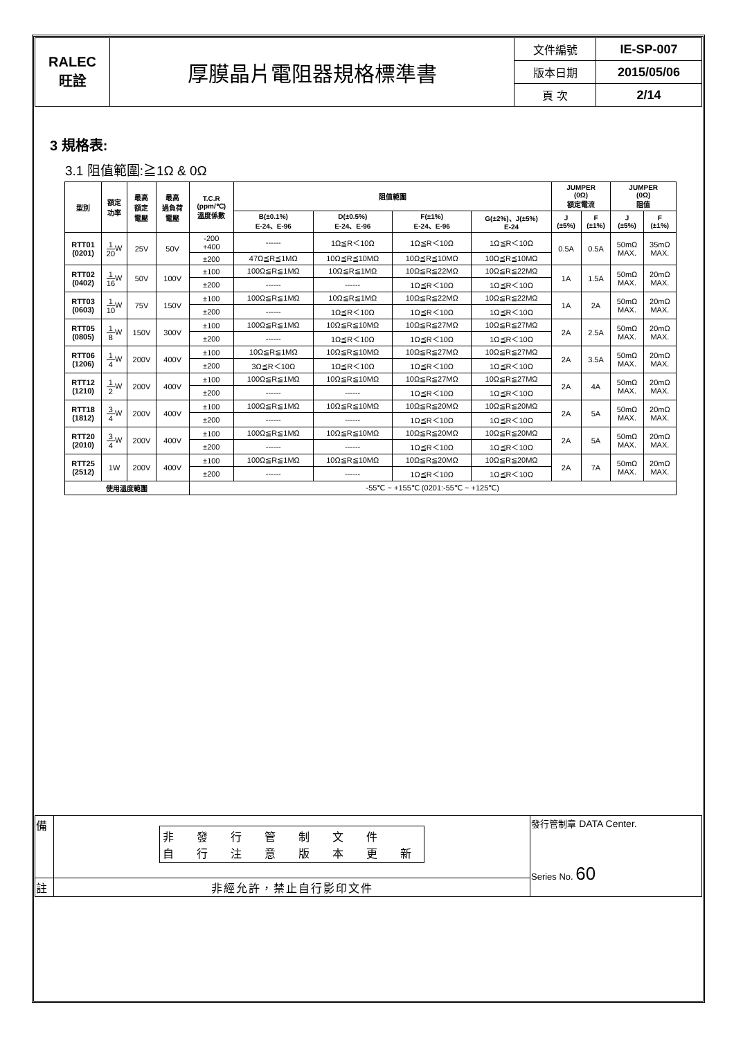| RALEC 旺詮 | 厚膜晶片電阻器規格標準書 | 文件編號 | IE-SP-007 |
| | | 版本日期 | 2015/05/06 |
| | | 頁 次 | 2/14 |
3 規格表:
3.1 阻值範圍:≧1Ω & 0Ω
| 型別 | 額定 功率 | 最高 額定 電壓 | 最高 過負荷 電壓 | T.C.R (ppm/℃) 溫度係數 | 阻值範圍 | | | | JUMPER (0Ω) 額定電流 | | JUMPER (0Ω) 阻值 | |
| --- | --- | --- | --- | --- | --- | --- | --- | --- | --- | --- | --- | --- |
| | | | | | B(±0.1%) E-24、E-96 | D(±0.5%) E-24、E-96 | F(±1%) E-24、E-96 | G(±2%)、J(±5%) E-24 | J (±5%) | F (±1%) | J (±5%) | F (±1%) |
| RTT01 (0201) | 1 20 W | 25V | 50V | -200 +400 | ------ | 1Ω≦R＜10Ω | 1Ω≦R＜10Ω | 1Ω≦R＜10Ω | 0.5A | 0.5A | 50mΩ MAX. | 35mΩ MAX. |
| | | | | ±200 | 47Ω≦R≦1MΩ | 10Ω≦R≦10MΩ | 10Ω≦R≦10MΩ | 10Ω≦R≦10MΩ | | | | |
| RTT02 (0402) | 1 16 W | 50V | 100V | ±100 | 100Ω≦R≦1MΩ | 10Ω≦R≦1MΩ | 10Ω≦R≦22MΩ | 10Ω≦R≦22MΩ | 1A | 1.5A | 50mΩ MAX. | 20mΩ MAX. |
| | | | | ±200 | ------ | ------ | 1Ω≦R＜10Ω | 1Ω≦R＜10Ω | | | | |
| RTT03 (0603) | 1 10 W | 75V | 150V | ±100 | 100Ω≦R≦1MΩ | 10Ω≦R≦1MΩ | 10Ω≦R≦22MΩ | 10Ω≦R≦22MΩ | 1A | 2A | 50mΩ MAX. | 20mΩ MAX. |
| | | | | ±200 | ------ | 1Ω≦R＜10Ω | 1Ω≦R＜10Ω | 1Ω≦R＜10Ω | | | | |
| RTT05 (0805) | 1 8 W | 150V | 300V | ±100 | 100Ω≦R≦1MΩ | 10Ω≦R≦10MΩ | 10Ω≦R≦27MΩ | 10Ω≦R≦27MΩ | 2A | 2.5A | 50mΩ MAX. | 20mΩ MAX. |
| | | | | ±200 | ------ | 1Ω≦R＜10Ω | 1Ω≦R＜10Ω | 1Ω≦R＜10Ω | | | | |
| RTT06 (1206) | 1 4 W | 200V | 400V | ±100 | 10Ω≦R≦1MΩ | 10Ω≦R≦10MΩ | 10Ω≦R≦27MΩ | 10Ω≦R≦27MΩ | 2A | 3.5A | 50mΩ MAX. | 20mΩ MAX. |
| | | | | ±200 | 3Ω≦R＜10Ω | 1Ω≦R＜10Ω | 1Ω≦R＜10Ω | 1Ω≦R＜10Ω | | | | |
| RTT12 (1210) | 1 2 W | 200V | 400V | ±100 | 100Ω≦R≦1MΩ | 10Ω≦R≦10MΩ | 10Ω≦R≦27MΩ | 10Ω≦R≦27MΩ | 2A | 4A | 50mΩ MAX. | 20mΩ MAX. |
| | | | | ±200 | ------ | ------ | 1Ω≦R＜10Ω | 1Ω≦R＜10Ω | | | | |
| RTT18 (1812) | 3 4 W | 200V | 400V | ±100 | 100Ω≦R≦1MΩ | 10Ω≦R≦10MΩ | 10Ω≦R≦20MΩ | 10Ω≦R≦20MΩ | 2A | 5A | 50mΩ MAX. | 20mΩ MAX. |
| | | | | ±200 | ------ | ------ | 1Ω≦R＜10Ω | 1Ω≦R＜10Ω | | | | |
| RTT20 (2010) | 3 4 W | 200V | 400V | ±100 | 100Ω≦R≦1MΩ | 10Ω≦R≦10MΩ | 10Ω≦R≦20MΩ | 10Ω≦R≦20MΩ | 2A | 5A | 50mΩ MAX. | 20mΩ MAX. |
| | | | | ±200 | ------ | ------ | 1Ω≦R＜10Ω | 1Ω≦R＜10Ω | | | | |
| RTT25 (2512) | 1W | 200V | 400V | ±100 | 100Ω≦R≦1MΩ | 10Ω≦R≦10MΩ | 10Ω≦R≦20MΩ | 10Ω≦R≦20MΩ | 2A | 7A | 50mΩ MAX. | 20mΩ MAX. |
| | | | | ±200 | ------ | ------ | 1Ω≦R＜10Ω | 1Ω≦R＜10Ω | | | | |
| 使用溫度範圍 | | | | -55℃ ~ +155℃ (0201:-55℃ ~ +125℃) | | | | | | | | |
| 備 | 非 發 行 管 制 文 件 自 行 注 意 版 本 更 新 | 發行管制章 DATA Center. Series No. 60 |
| 註 | 非經允許，禁止自行影印文件 | |